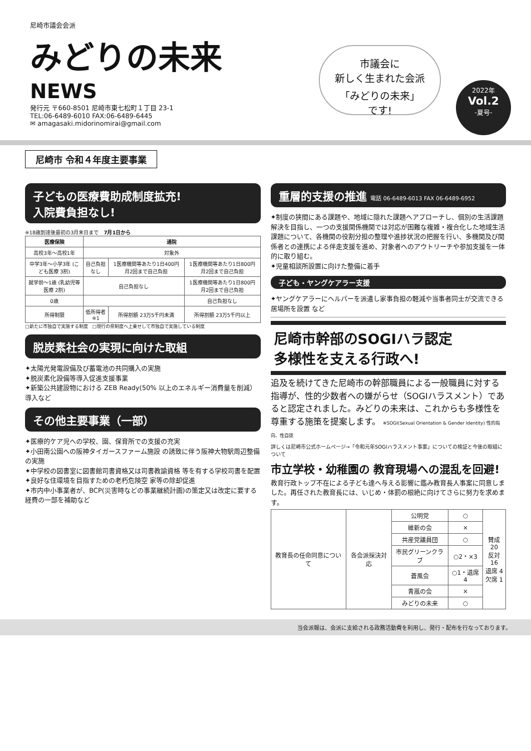尼崎市議会会派
みどりの未来
NEWS
発行元 〒660-8501 尼崎市東七松町１丁目 23-1
TEL:06-6489-6010 FAX:06-6489-6445
✉ amagasaki.midorinomirai@gmail.com
市議会に
新しく生まれた会派
「みどりの未来」
です!
2022年
Vol.2
-夏号-
尼崎市 令和４年度主要事業
子どもの医療費助成制度拡充!
入院費負担なし!
※18歳到達後最初の3月末日まで　7月1日から
| 医療保険 | 通院 | | |
| --- | --- | --- | --- |
| 高校3年〜高校1年 | 対象外 | | |
| 中学3年〜小学3年 (こども医療 3割) | 自己負担なし | 1医療機関等あたり1日400円 月2回まで自己負担 | 1医療機関等あたり1日800円 月2回まで自己負担 |
| 就学前〜1歳 (乳幼児等医療 2割) | 自己負担なし | | 1医療機関等あたり1日800円 月2回まで自己負担 |
| 0歳 | | | 自己負担なし |
| 所得制限 | 低所得者 ※1 | 所得割額 23万5千円未満 | 所得割額 23万5千円以上 |
□新たに市独自で実施する制度　□現行の県制度へ上乗せして市独自で実施している制度
脱炭素社会の実現に向けた取組
✦太陽光発電設備及び蓄電池の共同購入の実施
✦脱炭素化設備等導入促進支援事業
✦新築公共建設物における ZEB Ready(50% 以上のエネルギー消費量を削減）導入など
その他主要事業（一部）
✦医療的ケア児への学校、園、保育所での支援の充実
✦小田南公園への阪神タイガースファーム施設 の誘致に伴う阪神大物駅周辺整備の実施
✦中学校の図書室に図書館司書資格又は司書教諭資格 等を有する学校司書を配置
✦良好な住環境を目指すための老朽危険空 家等の除却促進
✦市内中小事業者が、BCP(災害時などの事業継続計画)の策定又は改定に要する経費の一部を補助など
重層的支援の推進 電話 06-6489-6013 FAX 06-6489-6952
✦制度の狭間にある課題や、地域に隠れた課題へアプローチし、個別の生活課題解決を目指し、一つの支援関係機関では対応が困難な複雑・複合化した地域生活課題について、各機関の役割分担の整理や進捗状況の把握を行い、多機関及び関係者との連携による伴走支援を進め、対象者へのアウトリーチや参加支援を一体的に取り組む。
✦児童相談所設置に向けた整備に着手
子ども・ヤングケアラー支援
✦ヤングケアラーにヘルパーを派遣し家事負担の軽減や当事者同士が交流できる居場所を設置 など
尼崎市幹部のSOGIハラ認定
多様性を支える行政へ!
追及を続けてきた尼崎市の幹部職員による一般職員に対する指導が、性的少数者への嫌がらせ（SOGIハラスメント）であると認定されました。みどりの未来は、これからも多様性を尊重する施策を提案します。 ※SOGI(Sexual Orientation & Gender Identity) 性的指向、性自認
詳しくは尼崎市公式ホームページ→「令和元年SOGIハラスメント事案」についての検証と今後の取組について
市立学校・幼稚園の 教育現場への混乱を回避!
教育行政トップ不在による子ども達へ与える影響に鑑み教育長人事案に同意しました。再任された教育長には、いじめ・体罰の根絶に向けてさらに努力を求めます。
| 教育長の任命同意について | 各会派採決対応 | 公明党 | ○ | 賛成20 反対16 退席 4 欠席 1 |
| | | 維新の会 | × | |
| | | 共産党議員団 | ○ | |
| | | 市民グリーンクラブ | ○2・×3 | |
| | | 蒼風会 | ○1・退席4 | |
| | | 青嵐の会 | × | |
| | | みどりの未来 | ○ | |
当会派報は、会派に支給される政務活動費を利用し、発行・配布を行なっております。